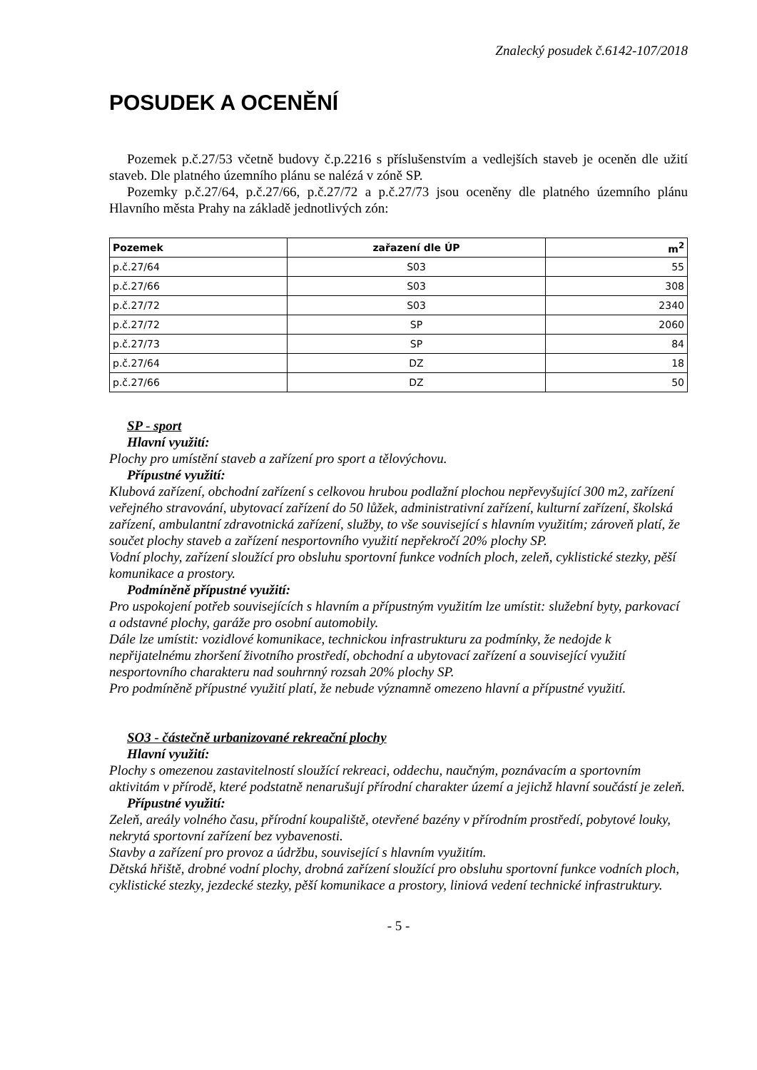Znalecký posudek č.6142-107/2018
POSUDEK A OCENĚNÍ
Pozemek p.č.27/53 včetně budovy č.p.2216 s příslušenstvím a vedlejších staveb je oceněn dle užití staveb. Dle platného územního plánu se nalézá v zóně SP.
Pozemky p.č.27/64, p.č.27/66, p.č.27/72 a p.č.27/73 jsou oceněny dle platného územního plánu Hlavního města Prahy na základě jednotlivých zón:
| Pozemek | zařazení dle ÚP | m<sup>2</sup> |
| --- | --- | --- |
| p.č.27/64 | S03 | 55 |
| p.č.27/66 | S03 | 308 |
| p.č.27/72 | S03 | 2340 |
| p.č.27/72 | SP | 2060 |
| p.č.27/73 | SP | 84 |
| p.č.27/64 | DZ | 18 |
| p.č.27/66 | DZ | 50 |
SP - sport
Hlavní využití:
Plochy pro umístění staveb a zařízení pro sport a tělovýchovu.
Přípustné využití:
Klubová zařízení, obchodní zařízení s celkovou hrubou podlažní plochou nepřevyšující 300 m2, zařízení veřejného stravování, ubytovací zařízení do 50 lůžek, administrativní zařízení, kulturní zařízení, školská zařízení, ambulantní zdravotnická zařízení, služby, to vše související s hlavním využitím; zároveň platí, že součet plochy staveb a zařízení nesportovního využití nepřekročí 20% plochy SP.
Vodní plochy, zařízení sloužící pro obsluhu sportovní funkce vodních ploch, zeleň, cyklistické stezky, pěší komunikace a prostory.
Podmíněně přípustné využití:
Pro uspokojení potřeb souvisejících s hlavním a přípustným využitím lze umístit: služební byty, parkovací a odstavné plochy, garáže pro osobní automobily.
Dále lze umístit: vozidlové komunikace, technickou infrastrukturu za podmínky, že nedojde k nepřijatelnému zhoršení životního prostředí, obchodní a ubytovací zařízení a související využití nesportovního charakteru nad souhrnný rozsah 20% plochy SP.
Pro podmíněně přípustné využití platí, že nebude významně omezeno hlavní a přípustné využití.
SO3 - částečně urbanizované rekreační plochy
Hlavní využití:
Plochy s omezenou zastavitelností sloužící rekreaci, oddechu, naučným, poznávacím a sportovním aktivitám v přírodě, které podstatně nenarušují přírodní charakter území a jejichž hlavní součástí je zeleň.
Přípustné využití:
Zeleň, areály volného času, přírodní koupaliště, otevřené bazény v přírodním prostředí, pobytové louky, nekrytá sportovní zařízení bez vybavenosti.
Stavby a zařízení pro provoz a údržbu, související s hlavním využitím.
Dětská hřiště, drobné vodní plochy, drobná zařízení sloužící pro obsluhu sportovní funkce vodních ploch, cyklistické stezky, jezdecké stezky, pěší komunikace a prostory, liniová vedení technické infrastruktury.
- 5 -